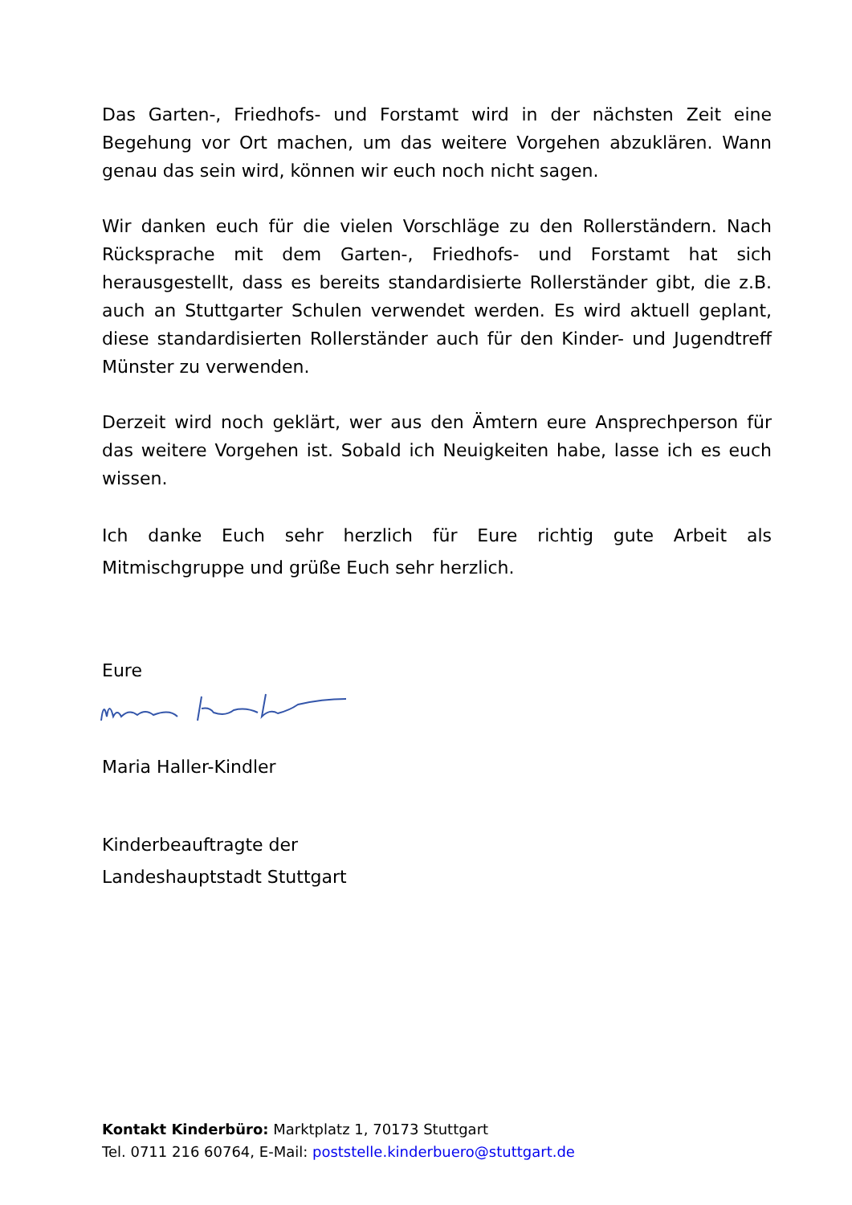Das Garten-, Friedhofs- und Forstamt wird in der nächsten Zeit eine Begehung vor Ort machen, um das weitere Vorgehen abzuklären. Wann genau das sein wird, können wir euch noch nicht sagen.
Wir danken euch für die vielen Vorschläge zu den Rollerständern. Nach Rücksprache mit dem Garten-, Friedhofs- und Forstamt hat sich herausgestellt, dass es bereits standardisierte Rollerständer gibt, die z.B. auch an Stuttgarter Schulen verwendet werden. Es wird aktuell geplant, diese standardisierten Rollerständer auch für den Kinder- und Jugendtreff Münster zu verwenden.
Derzeit wird noch geklärt, wer aus den Ämtern eure Ansprechperson für das weitere Vorgehen ist. Sobald ich Neuigkeiten habe, lasse ich es euch wissen.
Ich danke Euch sehr herzlich für Eure richtig gute Arbeit als Mitmischgruppe und grüße Euch sehr herzlich.
Eure
Maria Haller-Kindler
Kinderbeauftragte der
Landeshauptstadt Stuttgart
Kontakt Kinderbüro: Marktplatz 1, 70173 Stuttgart
Tel. 0711 216 60764, E-Mail: poststelle.kinderbuero@stuttgart.de